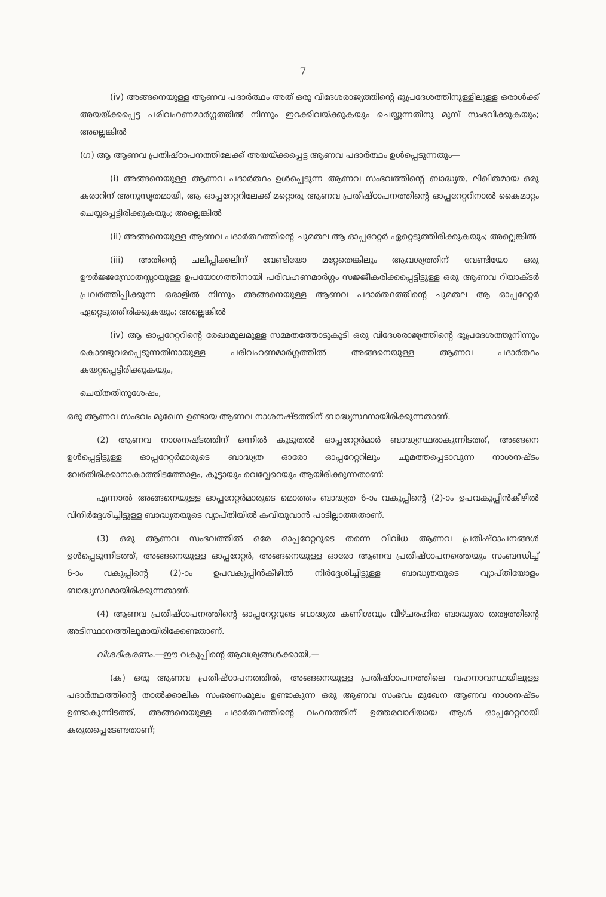7
(iv) അങ്ങനെയുള്ള ആണവ പദാർത്ഥം അത് ഒരു വിദേശരാജ്യത്തിന്റെ ഭൂപ്രദേശത്തിനുള്ളിലുള്ള ഒരാൾക്ക് അയയ്ക്കപ്പെട്ട പരിവഹണമാർഗ്ഗത്തിൽ നിന്നും ഇറക്കിവയ്ക്കുകയും ചെയ്യുന്നതിനു മുമ്പ് സംഭവിക്കുകയും; അല്ലെങ്കിൽ
(ഗ) ആ ആണവ പ്രതിഷ്ഠാപനത്തിലേക്ക് അയയ്ക്കപ്പെട്ട ആണവ പദാർത്ഥം ഉൾപ്പെടുന്നതും—
(i) അങ്ങനെയുള്ള ആണവ പദാർത്ഥം ഉൾപ്പെടുന്ന ആണവ സംഭവത്തിന്റെ ബാദ്ധ്യത, ലിഖിതമായ ഒരു കരാറിന് അനുസൃതമായി, ആ ഓപ്പറേറ്ററിലേക്ക് മറ്റൊരു ആണവ പ്രതിഷ്ഠാപനത്തിന്റെ ഓപ്പറേറ്ററിനാൽ കൈമാറ്റം ചെയ്യപ്പെട്ടിരിക്കുകയും; അല്ലെങ്കിൽ
(ii) അങ്ങനെയുള്ള ആണവ പദാർത്ഥത്തിന്റെ ചുമതല ആ ഓപ്പറേറ്റർ ഏറ്റെടുത്തിരിക്കുകയും; അല്ലെങ്കിൽ
(iii) അതിന്റെ ചലിപ്പിക്കലിന് വേണ്ടിയോ മറ്റേതെങ്കിലും ആവശ്യത്തിന് വേണ്ടിയോ ഒരു ഊർജ്ജസ്രോതസ്സായുള്ള ഉപയോഗത്തിനായി പരിവഹണമാർഗ്ഗം സജ്ജീകരിക്കപ്പെട്ടിട്ടുള്ള ഒരു ആണവ റിയാക്ടർ പ്രവർത്തിപ്പിക്കുന്ന ഒരാളിൽ നിന്നും അങ്ങനെയുള്ള ആണവ പദാർത്ഥത്തിന്റെ ചുമതല ആ ഓപ്പറേറ്റർ ഏറ്റെടുത്തിരിക്കുകയും; അല്ലെങ്കിൽ
(iv) ആ ഓപ്പറേറ്ററിന്റെ രേഖാമൂലമുള്ള സമ്മതത്തോടുകൂടി ഒരു വിദേശരാജ്യത്തിന്റെ ഭൂപ്രദേശത്തുനിന്നും കൊണ്ടുവരപ്പെടുന്നതിനായുള്ള പരിവഹണമാർഗ്ഗത്തിൽ അങ്ങനെയുള്ള ആണവ പദാർത്ഥം കയറ്റപ്പെട്ടിരിക്കുകയും,
ചെയ്തതിനുശേഷം,
ഒരു ആണവ സംഭവം മുഖേന ഉണ്ടായ ആണവ നാശനഷ്ടത്തിന് ബാദ്ധ്യസ്ഥനായിരിക്കുന്നതാണ്.
(2) ആണവ നാശനഷ്ടത്തിന് ഒന്നിൽ കൂടുതൽ ഓപ്പറേറ്റർമാർ ബാദ്ധ്യസ്ഥരാകുന്നിടത്ത്, അങ്ങനെ ഉൾപ്പെട്ടിട്ടുള്ള ഓപ്പറേറ്റർമാരുടെ ബാദ്ധ്യത ഓരോ ഓപ്പറേറ്ററിലും ചുമത്തപ്പെടാവുന്ന നാശനഷ്ടം വേർതിരിക്കാനാകാത്തിടത്തോളം, കൂട്ടായും വെവ്വേറെയും ആയിരിക്കുന്നതാണ്:
എന്നാൽ അങ്ങനെയുള്ള ഓപ്പറേറ്റർമാരുടെ മൊത്തം ബാദ്ധ്യത 6-ാം വകുപ്പിന്റെ (2)-ാം ഉപവകുപ്പിൻകീഴിൽ വിനിർദ്ദേശിച്ചിട്ടുള്ള ബാദ്ധ്യതയുടെ വ്യാപ്തിയിൽ കവിയുവാൻ പാടില്ലാത്തതാണ്.
(3) ഒരു ആണവ സംഭവത്തിൽ ഒരേ ഓപ്പറേറ്ററുടെ തന്നെ വിവിധ ആണവ പ്രതിഷ്ഠാപനങ്ങൾ ഉൾപ്പെടുന്നിടത്ത്, അങ്ങനെയുള്ള ഓപ്പറേറ്റർ, അങ്ങനെയുള്ള ഓരോ ആണവ പ്രതിഷ്ഠാപനത്തെയും സംബന്ധിച്ച് 6-ാം വകുപ്പിന്റെ (2)-ാം ഉപവകുപ്പിൻകീഴിൽ നിർദ്ദേശിച്ചിട്ടുള്ള ബാദ്ധ്യതയുടെ വ്യാപ്തിയോളം ബാദ്ധ്യസ്ഥമായിരിക്കുന്നതാണ്.
(4) ആണവ പ്രതിഷ്ഠാപനത്തിന്റെ ഓപ്പറേറ്ററുടെ ബാദ്ധ്യത കണിശവും വീഴ്ചരഹിത ബാദ്ധ്യതാ തത്വത്തിന്റെ അടിസ്ഥാനത്തിലുമായിരിക്കേണ്ടതാണ്.
വിശദീകരണം.—ഈ വകുപ്പിന്റെ ആവശ്യങ്ങൾക്കായി,—
(ക) ഒരു ആണവ പ്രതിഷ്ഠാപനത്തിൽ, അങ്ങനെയുള്ള പ്രതിഷ്ഠാപനത്തിലെ വഹനാവസ്ഥയിലുള്ള പദാർത്ഥത്തിന്റെ താൽക്കാലിക സംഭരണംമൂലം ഉണ്ടാകുന്ന ഒരു ആണവ സംഭവം മുഖേന ആണവ നാശനഷ്ടം ഉണ്ടാകുന്നിടത്ത്, അങ്ങനെയുള്ള പദാർത്ഥത്തിന്റെ വഹനത്തിന് ഉത്തരവാദിയായ ആൾ ഓപ്പറേറ്ററായി കരുതപ്പെടേണ്ടതാണ്;